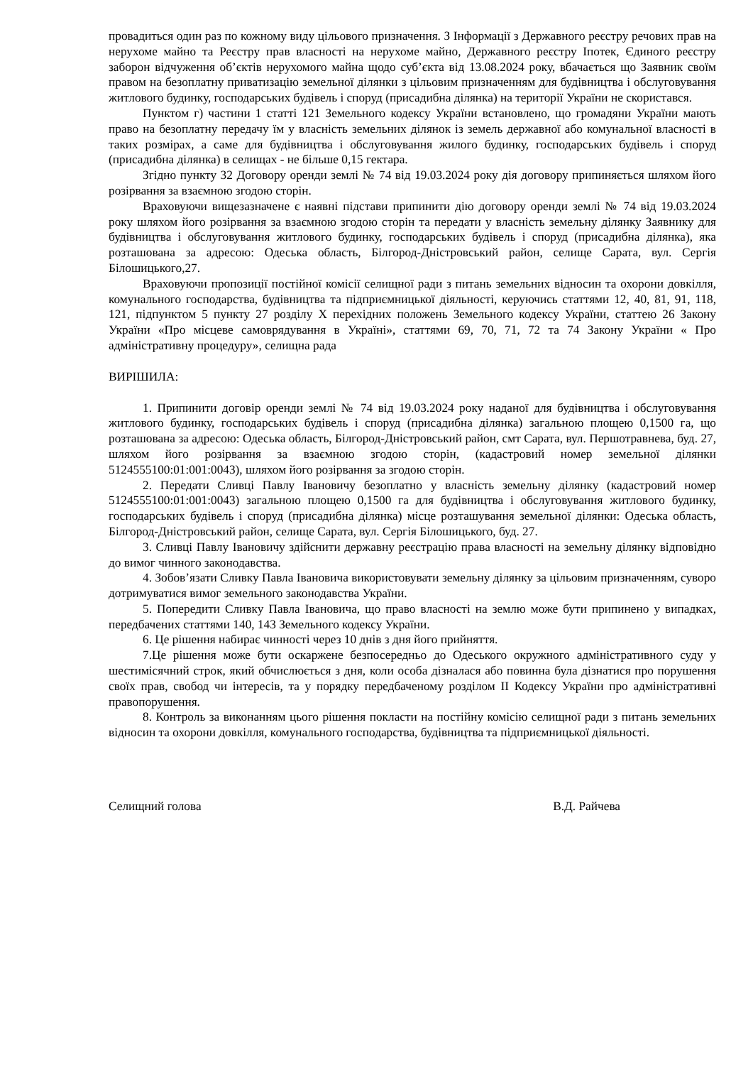провадиться один раз по кожному виду цільового призначення. З Інформації з Державного реєстру речових прав на нерухоме майно та Реєстру прав власності на нерухоме майно, Державного реєстру Іпотек, Єдиного реєстру заборон відчуження об’єктів нерухомого майна щодо суб’єкта від 13.08.2024 року, вбачається що Заявник своїм правом на безоплатну приватизацію земельної ділянки з цільовим призначенням для будівництва і обслуговування житлового будинку, господарських будівель і споруд (присадибна ділянка) на території України не скористався.
Пунктом г) частини 1 статті 121 Земельного кодексу України встановлено, що громадяни України мають право на безоплатну передачу їм у власність земельних ділянок із земель державної або комунальної власності в таких розмірах, а саме для будівництва і обслуговування жилого будинку, господарських будівель і споруд (присадибна ділянка) в селищах - не більше 0,15 гектара.
Згідно пункту 32 Договору оренди землі № 74 від 19.03.2024 року дія договору припиняється шляхом його розірвання за взаємною згодою сторін.
Враховуючи вищезазначене є наявні підстави припинити дію договору оренди землі № 74 від 19.03.2024 року шляхом його розірвання за взаємною згодою сторін та передати у власність земельну ділянку Заявнику для будівництва і обслуговування житлового будинку, господарських будівель і споруд (присадибна ділянка), яка розташована за адресою: Одеська область, Білгород-Дністровський район, селище Сарата, вул. Сергія Білошицького,27.
Враховуючи пропозиції постійної комісії селищної ради з питань земельних відносин та охорони довкілля, комунального господарства, будівництва та підприємницької діяльності, керуючись статтями 12, 40, 81, 91, 118, 121, підпунктом 5 пункту 27 розділу X перехідних положень Земельного кодексу України, статтею 26 Закону України «Про місцеве самоврядування в Україні», статтями 69, 70, 71, 72 та 74 Закону України « Про адміністративну процедуру», селищна рада
ВИРІШИЛА:
1. Припинити договір оренди землі № 74 від 19.03.2024 року наданої для будівництва і обслуговування житлового будинку, господарських будівель і споруд (присадибна ділянка) загальною площею 0,1500 га, що розташована за адресою: Одеська область, Білгород-Дністровський район, смт Сарата, вул. Першотравнева, буд. 27, шляхом його розірвання за взаємною згодою сторін, (кадастровий номер земельної ділянки 5124555100:01:001:0043), шляхом його розірвання за згодою сторін.
2. Передати Сливці Павлу Івановичу безоплатно у власність земельну ділянку (кадастровий номер 5124555100:01:001:0043) загальною площею 0,1500 га для будівництва і обслуговування житлового будинку, господарських будівель і споруд (присадибна ділянка) місце розташування земельної ділянки: Одеська область, Білгород-Дністровський район, селище Сарата, вул. Сергія Білошицького, буд. 27.
3. Сливці Павлу Івановичу здійснити державну реєстрацію права власності на земельну ділянку відповідно до вимог чинного законодавства.
4. Зобов’язати Сливку Павла Івановича використовувати земельну ділянку за цільовим призначенням, суворо дотримуватися вимог земельного законодавства України.
5. Попередити Сливку Павла Івановича, що право власності на землю може бути припинено у випадках, передбачених статтями 140, 143 Земельного кодексу України.
6. Це рішення набирає чинності через 10 днів з дня його прийняття.
7.Це рішення може бути оскаржене безпосередньо до Одеського окружного адміністративного суду у шестимісячний строк, який обчислюється з дня, коли особа дізналася або повинна була дізнатися про порушення своїх прав, свобод чи інтересів, та у порядку передбаченому розділом ІІ Кодексу України про адміністративні правопорушення.
8. Контроль за виконанням цього рішення покласти на постійну комісію селищної ради з питань земельних відносин та охорони довкілля, комунального господарства, будівництва та підприємницької діяльності.
Селищний голова В.Д. Райчева